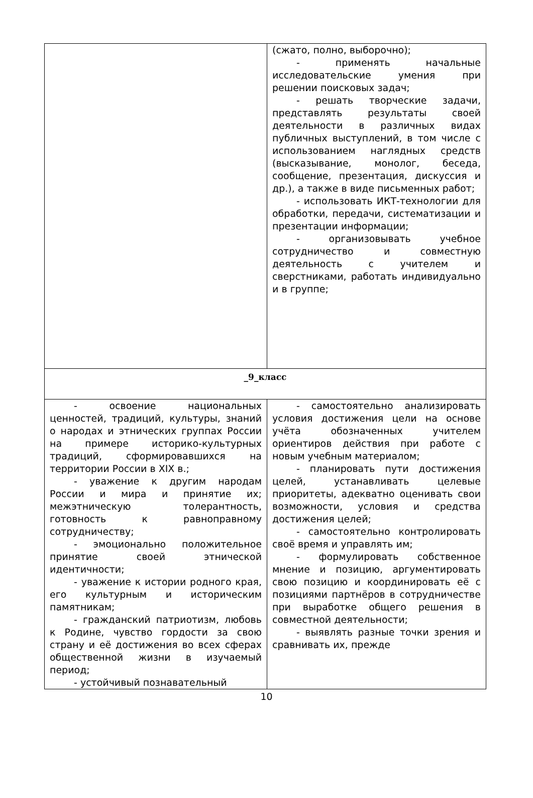| | (сжато, полно, выборочно); - применять начальные исследовательские умения при решении поисковых задач; - решать творческие задачи, представлять результаты своей деятельности в различных видах публичных выступлений, в том числе с использованием наглядных средств (высказывание, монолог, беседа, сообщение, презентация, дискуссия и др.), а также в виде письменных работ; - использовать ИКТ-технологии для обработки, передачи, систематизации и презентации информации; - организовывать учебное сотрудничество и совместную деятельность с учителем и сверстниками, работать индивидуально и в группе; |
| _9_класс | |
| - освоение национальных ценностей, традиций, культуры, знаний о народах и этнических группах России на примере историко-культурных традиций, сформировавшихся на территории России в XIX в.; - уважение к другим народам России и мира и принятие их; межэтническую толерантность, готовность к равноправному сотрудничеству; - эмоционально положительное принятие своей этнической идентичности; - уважение к истории родного края, его культурным и историческим памятникам; - гражданский патриотизм, любовь к Родине, чувство гордости за свою страну и её достижения во всех сферах общественной жизни в изучаемый период; - устойчивый познавательный | - самостоятельно анализировать условия достижения цели на основе учёта обозначенных учителем ориентиров действия при работе с новым учебным материалом; - планировать пути достижения целей, устанавливать целевые приоритеты, адекватно оценивать свои возможности, условия и средства достижения целей; - самостоятельно контролировать своё время и управлять им; - формулировать собственное мнение и позицию, аргументировать свою позицию и координировать её с позициями партнёров в сотрудничестве при выработке общего решения в совместной деятельности; - выявлять разные точки зрения и сравнивать их, прежде |
10